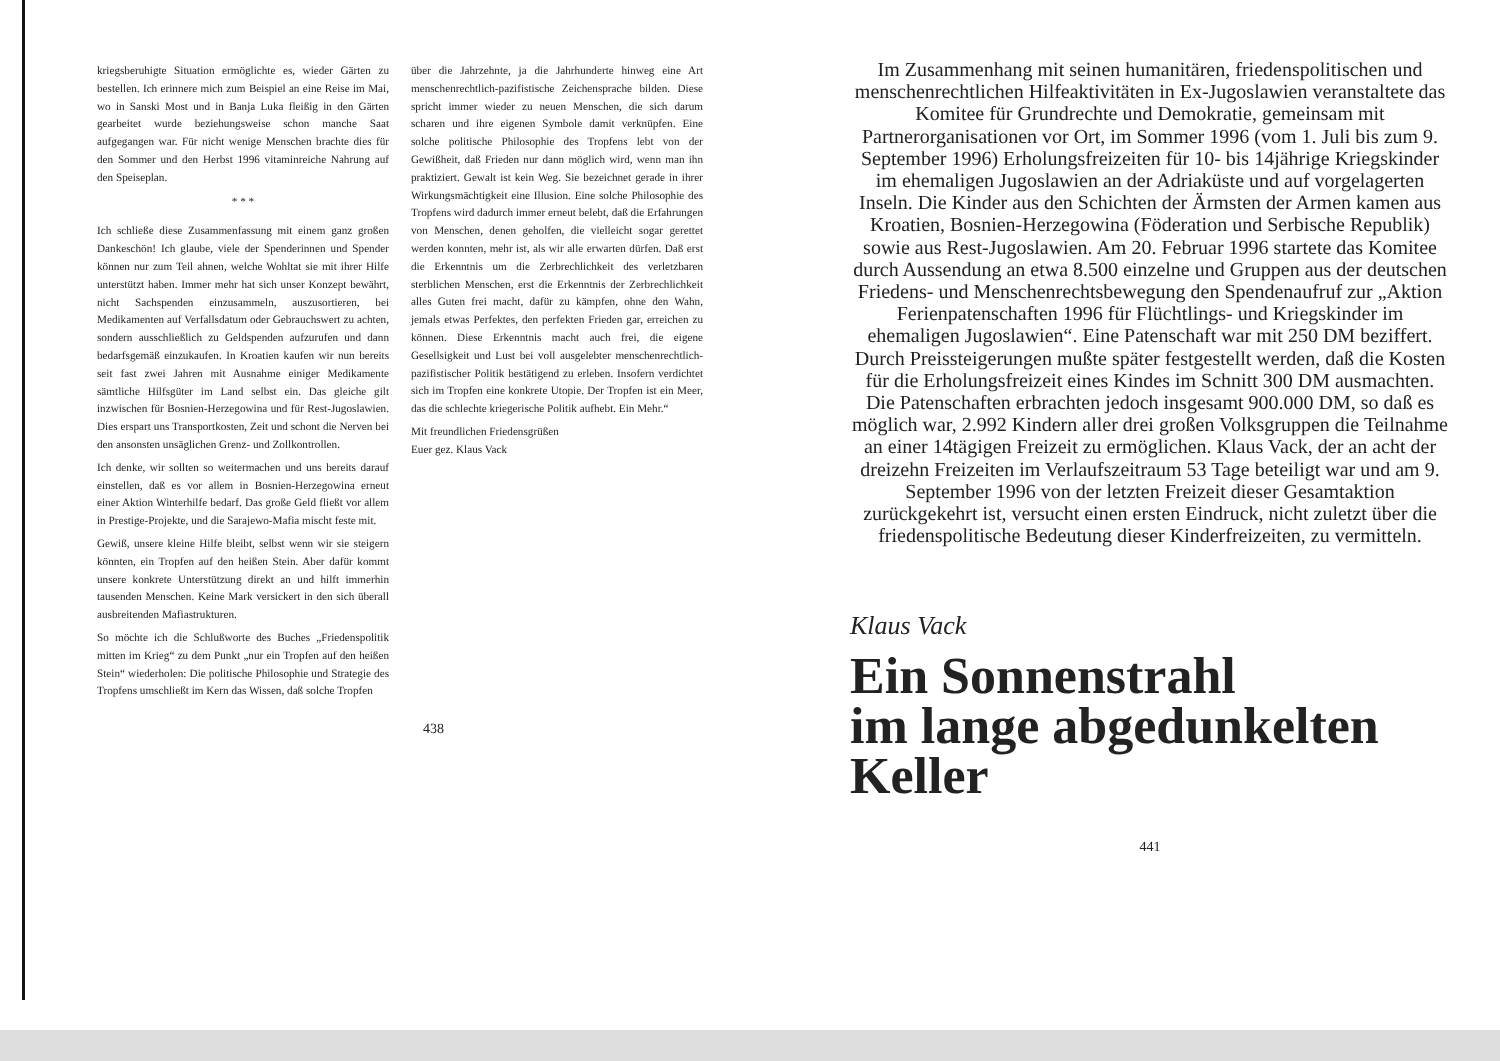kriegsberuhigte Situation ermöglichte es, wieder Gärten zu bestellen. Ich erinnere mich zum Beispiel an eine Reise im Mai, wo in Sanski Most und in Banja Luka fleißig in den Gärten gearbeitet wurde beziehungsweise schon manche Saat aufgegangen war. Für nicht wenige Menschen brachte dies für den Sommer und den Herbst 1996 vitaminreiche Nahrung auf den Speiseplan.
* * *
Ich schließe diese Zusammenfassung mit einem ganz großen Dankeschön! Ich glaube, viele der Spenderinnen und Spender können nur zum Teil ahnen, welche Wohltat sie mit ihrer Hilfe unterstützt haben. Immer mehr hat sich unser Konzept bewährt, nicht Sachspenden einzusammeln, auszusortieren, bei Medikamenten auf Verfallsdatum oder Gebrauchswert zu achten, sondern ausschließlich zu Geldspenden aufzurufen und dann bedarfsgemäß einzukaufen. In Kroatien kaufen wir nun bereits seit fast zwei Jahren mit Ausnahme einiger Medikamente sämtliche Hilfsgüter im Land selbst ein. Das gleiche gilt inzwischen für Bosnien-Herzegowina und für Rest-Jugoslawien. Dies erspart uns Transportkosten, Zeit und schont die Nerven bei den ansonsten unsäglichen Grenz- und Zollkontrollen.
Ich denke, wir sollten so weitermachen und uns bereits darauf einstellen, daß es vor allem in Bosnien-Herzegowina erneut einer Aktion Winterhilfe bedarf. Das große Geld fließt vor allem in Prestige-Projekte, und die Sarajewo-Mafia mischt feste mit.
Gewiß, unsere kleine Hilfe bleibt, selbst wenn wir sie steigern könnten, ein Tropfen auf den heißen Stein. Aber dafür kommt unsere konkrete Unterstützung direkt an und hilft immerhin tausenden Menschen. Keine Mark versickert in den sich überall ausbreitenden Mafiastrukturen.
So möchte ich die Schlußworte des Buches „Friedenspolitik mitten im Krieg“ zu dem Punkt „nur ein Tropfen auf den heißen Stein“ wiederholen: Die politische Philosophie und Strategie des Tropfens umschließt im Kern das Wissen, daß solche Tropfen
über die Jahrzehnte, ja die Jahrhunderte hinweg eine Art menschenrechtlich-pazifistische Zeichensprache bilden. Diese spricht immer wieder zu neuen Menschen, die sich darum scharen und ihre eigenen Symbole damit verknüpfen. Eine solche politische Philosophie des Tropfens lebt von der Gewißheit, daß Frieden nur dann möglich wird, wenn man ihn praktiziert. Gewalt ist kein Weg. Sie bezeichnet gerade in ihrer Wirkungsmächtigkeit eine Illusion. Eine solche Philosophie des Tropfens wird dadurch immer erneut belebt, daß die Erfahrungen von Menschen, denen geholfen, die vielleicht sogar gerettet werden konnten, mehr ist, als wir alle erwarten dürfen. Daß erst die Erkenntnis um die Zerbrechlichkeit des verletzbaren sterblichen Menschen, erst die Erkenntnis der Zerbrechlichkeit alles Guten frei macht, dafür zu kämpfen, ohne den Wahn, jemals etwas Perfektes, den perfekten Frieden gar, erreichen zu können. Diese Erkenntnis macht auch frei, die eigene Gesellsigkeit und Lust bei voll ausgelebter menschenrechtlich-pazifistischer Politik bestätigend zu erleben. Insofern verdichtet sich im Tropfen eine konkrete Utopie. Der Tropfen ist ein Meer, das die schlechte kriegerische Politik aufhebt. Ein Mehr.“
Mit freundlichen Friedensgrüßen
Euer gez. Klaus Vack
438
Im Zusammenhang mit seinen humanitären, friedenspolitischen und menschenrechtlichen Hilfeaktivitäten in Ex-Jugoslawien veranstaltete das Komitee für Grundrechte und Demokratie, gemeinsam mit Partnerorganisationen vor Ort, im Sommer 1996 (vom 1. Juli bis zum 9. September 1996) Erholungsfreizeiten für 10- bis 14jährige Kriegskinder im ehemaligen Jugoslawien an der Adriaküste und auf vorgelagerten Inseln. Die Kinder aus den Schichten der Ärmsten der Armen kamen aus Kroatien, Bosnien-Herzegowina (Föderation und Serbische Republik) sowie aus Rest-Jugoslawien. Am 20. Februar 1996 startete das Komitee durch Aussendung an etwa 8.500 einzelne und Gruppen aus der deutschen Friedens- und Menschenrechtsbewegung den Spendenaufruf zur „Aktion Ferienpatenschaften 1996 für Flüchtlings- und Kriegskinder im ehemaligen Jugoslawien“. Eine Patenschaft war mit 250 DM beziffert. Durch Preissteigerungen mußte später festgestellt werden, daß die Kosten für die Erholungsfreizeit eines Kindes im Schnitt 300 DM ausmachten. Die Patenschaften erbrachten jedoch insgesamt 900.000 DM, so daß es möglich war, 2.992 Kindern aller drei großen Volksgruppen die Teilnahme an einer 14tägigen Freizeit zu ermöglichen. Klaus Vack, der an acht der dreizehn Freizeiten im Verlaufszeitraum 53 Tage beteiligt war und am 9. September 1996 von der letzten Freizeit dieser Gesamtaktion zurückgekehrt ist, versucht einen ersten Eindruck, nicht zuletzt über die friedenspolitische Bedeutung dieser Kinderfreizeiten, zu vermitteln.
Klaus Vack
Ein Sonnenstrahl
im lange abgedunkelten
Keller
441